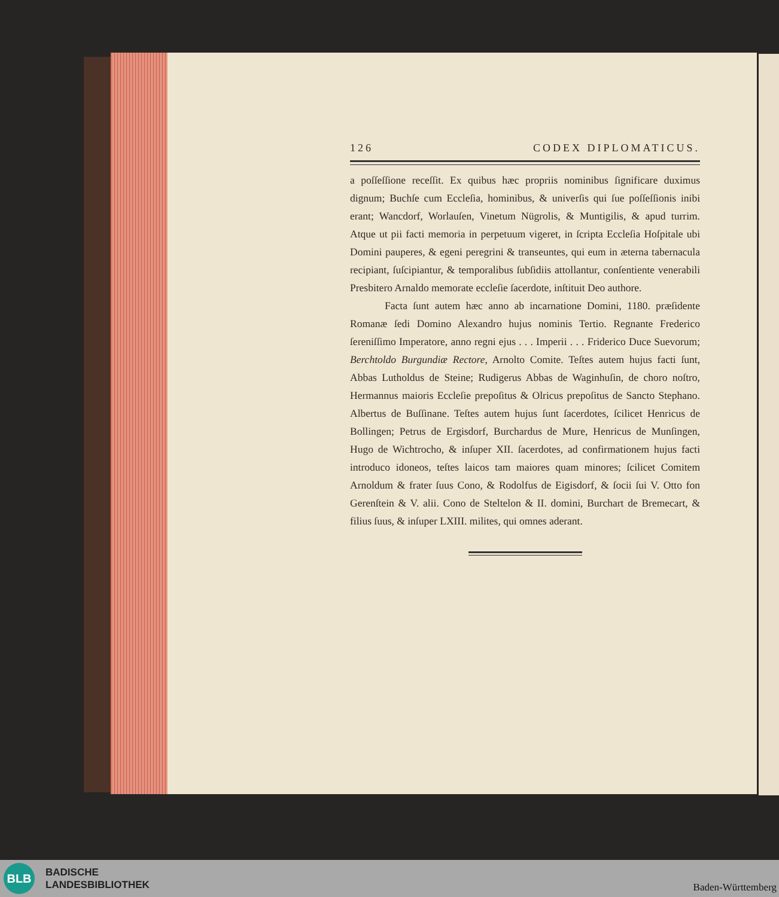126 CODEX DIPLOMATICUS.
a poſſeſſione receſſit. Ex quibus hæc propriis nominibus ſignificare duximus dignum; Buchſe cum Eccleſia, hominibus, & univerſis qui ſue poſſeſſionis inibi erant; Wancdorf, Worlauſen, Vinetum Nügrolis, & Muntigilis, & apud turrim. Atque ut pii facti memoria in perpetuum vigeret, in ſcripta Eccleſia Hoſpitale ubi Domini pauperes, & egeni peregrini & transeuntes, qui eum in æterna tabernacula recipiant, ſuſcipiantur, & temporalibus ſubſidiis attollantur, conſentiente venerabili Presbitero Arnaldo memorate eccleſie ſacerdote, inſtituit Deo authore.
Facta ſunt autem hæc anno ab incarnatione Domini, 1180. præſidente Romanæ ſedi Domino Alexandro hujus nominis Tertio. Regnante Frederico ſereniſſimo Imperatore, anno regni ejus . . . Imperii . . . Friderico Duce Suevorum; Berchtoldo Burgundiæ Rectore, Arnolto Comite. Teſtes autem hujus facti ſunt, Abbas Lutholdus de Steine; Rudigerus Abbas de Waginhuſin, de choro noſtro, Hermannus maioris Eccleſie prepoſitus & Olricus prepoſitus de Sancto Stephano. Albertus de Buſſinane. Teſtes autem hujus ſunt ſacerdotes, ſcilicet Henricus de Bollingen; Petrus de Ergisdorf, Burchardus de Mure, Henricus de Munſingen, Hugo de Wichtrocho, & inſuper XII. ſacerdotes, ad confirmationem hujus facti introduco idoneos, teſtes laicos tam maiores quam minores; ſcilicet Comitem Arnoldum & frater ſuus Cono, & Rodolfus de Eigisdorf, & ſocii ſui V. Otto fon Gerenſtein & V. alii. Cono de Steltelon & II. domini, Burchart de Bremecart, & filius ſuus, & inſuper LXIII. milites, qui omnes aderant.
BLB
BADISCHE
LANDESBIBLIOTHEK
Baden-Württemberg